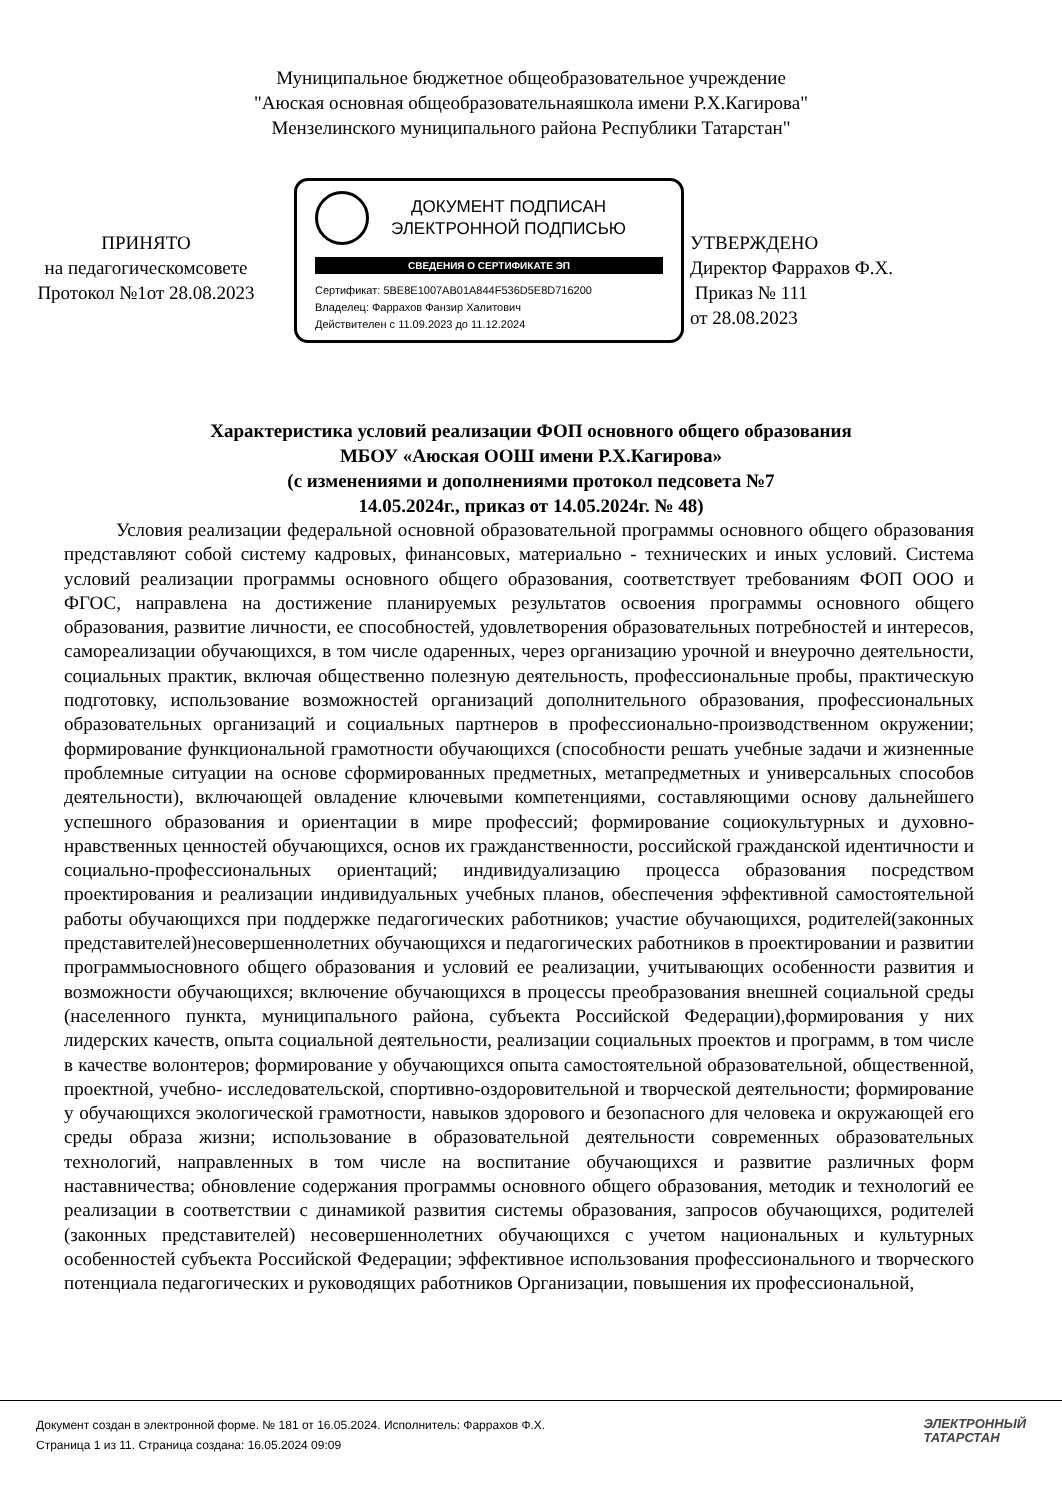Муниципальное бюджетное общеобразовательное учреждение
"Аюская основная общеобразовательнаяшкола имени Р.Х.Кагирова"
Мензелинского муниципального района Республики Татарстан"
ПРИНЯТО
на педагогическомсовете
Протокол №1от 28.08.2023
ДОКУМЕНТ ПОДПИСАН
ЭЛЕКТРОННОЙ ПОДПИСЬЮ
СВЕДЕНИЯ О СЕРТИФИКАТЕ ЭП
Сертификат: 5BE8E1007AB01A844F536D5E8D716200
Владелец: Фаррахов Фанзир Халитович
Действителен с 11.09.2023 до 11.12.2024
УТВЕРЖДЕНО
Директор Фаррахов Ф.Х.
Приказ № 111
от 28.08.2023
Характеристика условий реализации ФОП основного общего образования
МБОУ «Аюская ООШ имени Р.Х.Кагирова»
(с изменениями и дополнениями протокол педсовета №7
14.05.2024г., приказ от 14.05.2024г. № 48)
Условия реализации федеральной основной образовательной программы основного общего образования представляют собой систему кадровых, финансовых, материально - технических и иных условий. Система условий реализации программы основного общего образования, соответствует требованиям ФОП ООО и ФГОС, направлена на достижение планируемых результатов освоения программы основного общего образования, развитие личности, ее способностей, удовлетворения образовательных потребностей и интересов, самореализации обучающихся, в том числе одаренных, через организацию урочной и внеурочно деятельности, социальных практик, включая общественно полезную деятельность, профессиональные пробы, практическую подготовку, использование возможностей организаций дополнительного образования, профессиональных образовательных организаций и социальных партнеров в профессионально-производственном окружении; формирование функциональной грамотности обучающихся (способности решать учебные задачи и жизненные проблемные ситуации на основе сформированных предметных, метапредметных и универсальных способов деятельности), включающей овладение ключевыми компетенциями, составляющими основу дальнейшего успешного образования и ориентации в мире профессий; формирование социокультурных и духовно- нравственных ценностей обучающихся, основ их гражданственности, российской гражданской идентичности и социально-профессиональных ориентаций; индивидуализацию процесса образования посредством проектирования и реализации индивидуальных учебных планов, обеспечения эффективной самостоятельной работы обучающихся при поддержке педагогических работников; участие обучающихся, родителей(законных представителей)несовершеннолетних обучающихся и педагогических работников в проектировании и развитии программыосновного общего образования и условий ее реализации, учитывающих особенности развития и возможности обучающихся; включение обучающихся в процессы преобразования внешней социальной среды (населенного пункта, муниципального района, субъекта Российской Федерации),формирования у них лидерских качеств, опыта социальной деятельности, реализации социальных проектов и программ, в том числе в качестве волонтеров; формирование у обучающихся опыта самостоятельной образовательной, общественной, проектной, учебно- исследовательской, спортивно-оздоровительной и творческой деятельности; формирование у обучающихся экологической грамотности, навыков здорового и безопасного для человека и окружающей его среды образа жизни; использование в образовательной деятельности современных образовательных технологий, направленных в том числе на воспитание обучающихся и развитие различных форм наставничества; обновление содержания программы основного общего образования, методик и технологий ее реализации в соответствии с динамикой развития системы образования, запросов обучающихся, родителей (законных представителей) несовершеннолетних обучающихся с учетом национальных и культурных особенностей субъекта Российской Федерации; эффективное использования профессионального и творческого потенциала педагогических и руководящих работников Организации, повышения их профессиональной,
Документ создан в электронной форме. № 181 от 16.05.2024. Исполнитель: Фаррахов Ф.Х.
Страница 1 из 11. Страница создана: 16.05.2024 09:09
ЭЛЕКТРОННЫЙ
ТАТАРСТАН